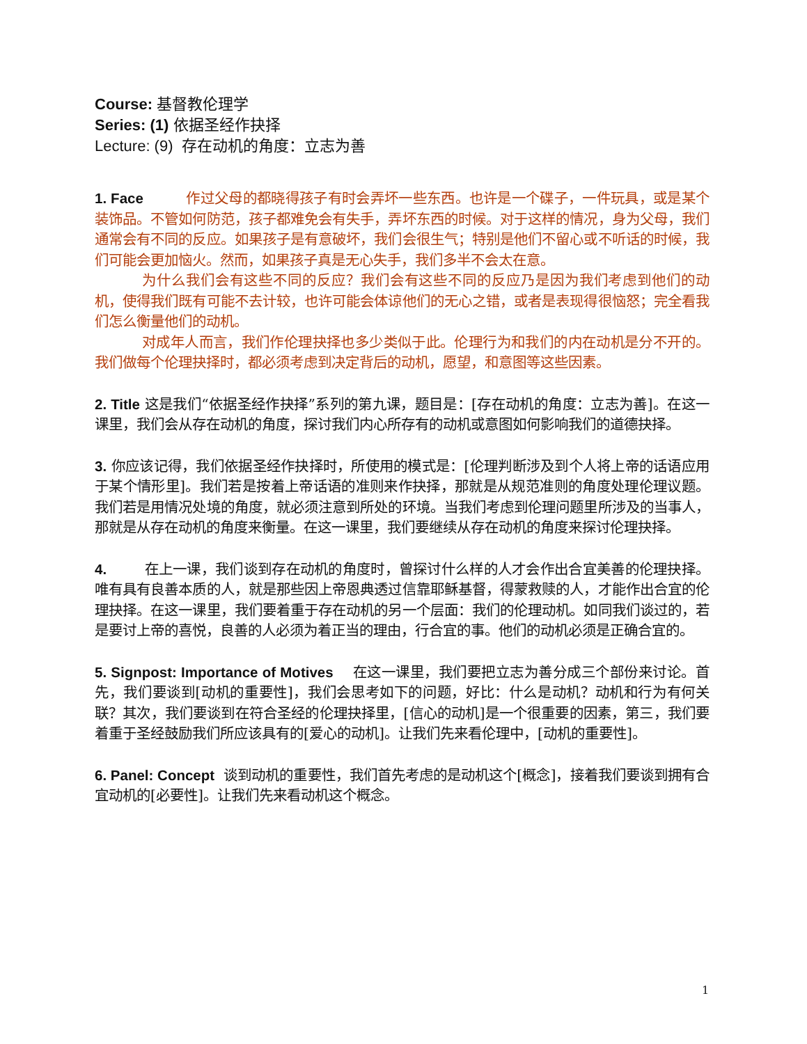Course: 基督教伦理学
Series: (1) 依据圣经作抉择
Lecture: (9) 存在动机的角度：立志为善
1. Face 作过父母的都晓得孩子有时会弄坏一些东西。也许是一个碟子，一件玩具，或是某个装饰品。不管如何防范，孩子都难免会有失手，弄坏东西的时候。对于这样的情况，身为父母，我们通常会有不同的反应。如果孩子是有意破坏，我们会很生气；特别是他们不留心或不听话的时候，我们可能会更加恼火。然而，如果孩子真是无心失手，我们多半不会太在意。
为什么我们会有这些不同的反应？我们会有这些不同的反应乃是因为我们考虑到他们的动机，使得我们既有可能不去计较，也许可能会体谅他们的无心之错，或者是表现得很恼怒；完全看我们怎么衡量他们的动机。
对成年人而言，我们作伦理抉择也多少类似于此。伦理行为和我们的内在动机是分不开的。我们做每个伦理抉择时，都必须考虑到决定背后的动机，愿望，和意图等这些因素。
2. Title 这是我们“依据圣经作抉择”系列的第九课，题目是：[存在动机的角度：立志为善]。在这一课里，我们会从存在动机的角度，探讨我们内心所存有的动机或意图如何影响我们的道德抉择。
3. 你应该记得，我们依据圣经作抉择时，所使用的模式是：[伦理判断涉及到个人将上帝的话语应用于某个情形里]。我们若是按着上帝话语的准则来作抉择，那就是从规范准则的角度处理伦理议题。我们若是用情况处境的角度，就必须注意到所处的环境。当我们考虑到伦理问题里所涉及的当事人，那就是从存在动机的角度来衡量。在这一课里，我们要继续从存在动机的角度来探讨伦理抉择。
4. 在上一课，我们谈到存在动机的角度时，曾探讨什么样的人才会作出合宜美善的伦理抉择。唯有具有良善本质的人，就是那些因上帝恩典透过信靠耶稣基督，得蒙救赎的人，才能作出合宜的伦理抉择。在这一课里，我们要着重于存在动机的另一个层面：我们的伦理动机。如同我们谈过的，若是要讨上帝的喜悦，良善的人必须为着正当的理由，行合宜的事。他们的动机必须是正确合宜的。
5. Signpost: Importance of Motives 在这一课里，我们要把立志为善分成三个部份来讨论。首先，我们要谈到[动机的重要性]，我们会思考如下的问题，好比：什么是动机？动机和行为有何关联？其次，我们要谈到在符合圣经的伦理抉择里，[信心的动机]是一个很重要的因素，第三，我们要着重于圣经鼓励我们所应该具有的[爱心的动机]。让我们先来看伦理中，[动机的重要性]。
6. Panel: Concept 谈到动机的重要性，我们首先考虑的是动机这个[概念]，接着我们要谈到拥有合宜动机的[必要性]。让我们先来看动机这个概念。
1